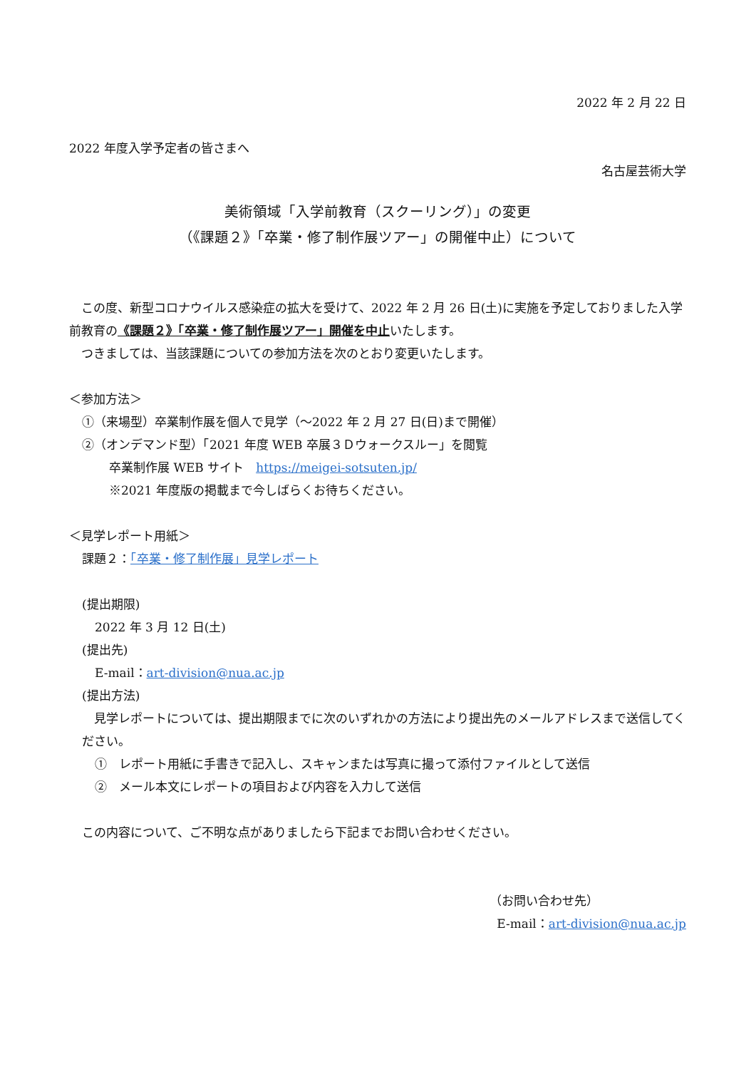2022 年 2 月 22 日
2022 年度入学予定者の皆さまへ
名古屋芸術大学
美術領域「入学前教育（スクーリング）」の変更
（《課題２》「卒業・修了制作展ツアー」の開催中止）について
　この度、新型コロナウイルス感染症の拡大を受けて、2022 年 2 月 26 日(土)に実施を予定しておりました入学前教育の《課題２》「卒業・修了制作展ツアー」開催を中止いたします。
　つきましては、当該課題についての参加方法を次のとおり変更いたします。
＜参加方法＞
①（来場型）卒業制作展を個人で見学（～2022 年 2 月 27 日(日)まで開催）
②（オンデマンド型）「2021 年度 WEB 卒展３Ｄウォークスルー」を閲覧
卒業制作展 WEB サイト　https://meigei-sotsuten.jp/
※2021 年度版の掲載まで今しばらくお待ちください。
＜見学レポート用紙＞
課題２：「卒業・修了制作展」見学レポート
(提出期限)
2022 年 3 月 12 日(土)
(提出先)
E-mail：art-division@nua.ac.jp
(提出方法)
　見学レポートについては、提出期限までに次のいずれかの方法により提出先のメールアドレスまで送信してください。
①　レポート用紙に手書きで記入し、スキャンまたは写真に撮って添付ファイルとして送信
②　メール本文にレポートの項目および内容を入力して送信
この内容について、ご不明な点がありましたら下記までお問い合わせください。
（お問い合わせ先）
E-mail：art-division@nua.ac.jp